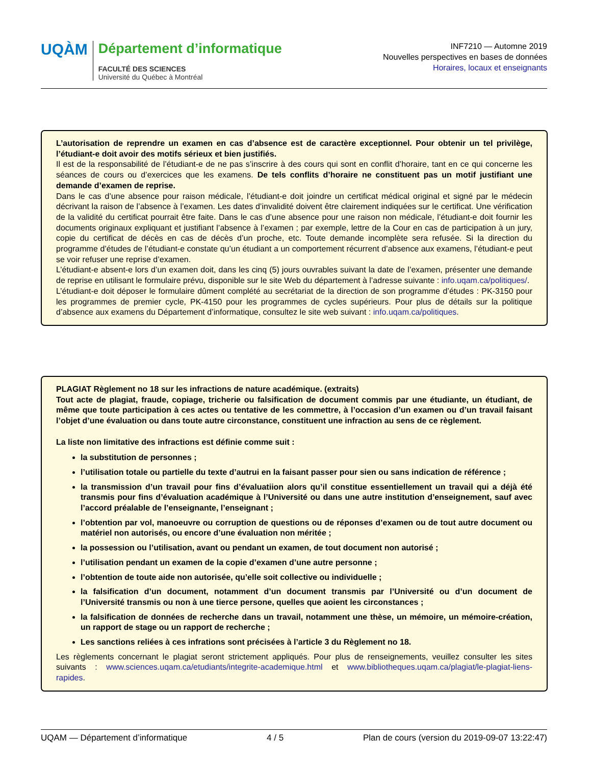UQÀM
Département d’informatique
FACULTÉ DES SCIENCES
Université du Québec à Montréal
INF7210 — Automne 2019
Nouvelles perspectives en bases de données
Horaires, locaux et enseignants
L’autorisation de reprendre un examen en cas d’absence est de caractère exceptionnel. Pour obtenir un tel privilège, l’étudiant-e doit avoir des motifs sérieux et bien justifiés.
Il est de la responsabilité de l’étudiant-e de ne pas s’inscrire à des cours qui sont en conflit d’horaire, tant en ce qui concerne les séances de cours ou d’exercices que les examens. De tels conflits d’horaire ne constituent pas un motif justifiant une demande d’examen de reprise.
Dans le cas d’une absence pour raison médicale, l’étudiant-e doit joindre un certificat médical original et signé par le médecin décrivant la raison de l’absence à l’examen. Les dates d’invalidité doivent être clairement indiquées sur le certificat. Une vérification de la validité du certificat pourrait être faite. Dans le cas d’une absence pour une raison non médicale, l’étudiant-e doit fournir les documents originaux expliquant et justifiant l’absence à l’examen ; par exemple, lettre de la Cour en cas de participation à un jury, copie du certificat de décès en cas de décès d’un proche, etc. Toute demande incomplète sera refusée. Si la direction du programme d’études de l’étudiant-e constate qu’un étudiant a un comportement récurrent d’absence aux examens, l’étudiant-e peut se voir refuser une reprise d’examen.
L’étudiant-e absent-e lors d’un examen doit, dans les cinq (5) jours ouvrables suivant la date de l’examen, présenter une demande de reprise en utilisant le formulaire prévu, disponible sur le site Web du département à l’adresse suivante : info.uqam.ca/politiques/.
L’étudiant-e doit déposer le formulaire dûment complété au secrétariat de la direction de son programme d’études : PK-3150 pour les programmes de premier cycle, PK-4150 pour les programmes de cycles supérieurs. Pour plus de détails sur la politique d’absence aux examens du Département d’informatique, consultez le site web suivant : info.uqam.ca/politiques.
PLAGIAT Règlement no 18 sur les infractions de nature académique. (extraits)
Tout acte de plagiat, fraude, copiage, tricherie ou falsification de document commis par une étudiante, un étudiant, de même que toute participation à ces actes ou tentative de les commettre, à l’occasion d’un examen ou d’un travail faisant l’objet d’une évaluation ou dans toute autre circonstance, constituent une infraction au sens de ce règlement.
La liste non limitative des infractions est définie comme suit :
la substitution de personnes ;
l’utilisation totale ou partielle du texte d’autrui en la faisant passer pour sien ou sans indication de référence ;
la transmission d’un travail pour fins d’évaluatiion alors qu’il constitue essentiellement un travail qui a déjà été transmis pour fins d’évaluation académique à l’Université ou dans une autre institution d’enseignement, sauf avec l’accord préalable de l’enseignante, l’enseignant ;
l’obtention par vol, manoeuvre ou corruption de questions ou de réponses d’examen ou de tout autre document ou matériel non autorisés, ou encore d’une évaluation non méritée ;
la possession ou l’utilisation, avant ou pendant un examen, de tout document non autorisé ;
l’utilisation pendant un examen de la copie d’examen d’une autre personne ;
l’obtention de toute aide non autorisée, qu’elle soit collective ou individuelle ;
la falsification d’un document, notamment d’un document transmis par l’Université ou d’un document de l’Université transmis ou non à une tierce persone, quelles que aoient les circonstances ;
la falsification de données de recherche dans un travail, notamment une thèse, un mémoire, un mémoire-création, un rapport de stage ou un rapport de recherche ;
Les sanctions reliées à ces infrations sont précisées à l’article 3 du Règlement no 18.
Les règlements concernant le plagiat seront strictement appliqués. Pour plus de renseignements, veuillez consulter les sites suivants : www.sciences.uqam.ca/etudiants/integrite-academique.html et www.bibliotheques.uqam.ca/plagiat/le-plagiat-liens-rapides.
UQAM — Département d’informatique 4 / 5 Plan de cours (version du 2019-09-07 13:22:47)